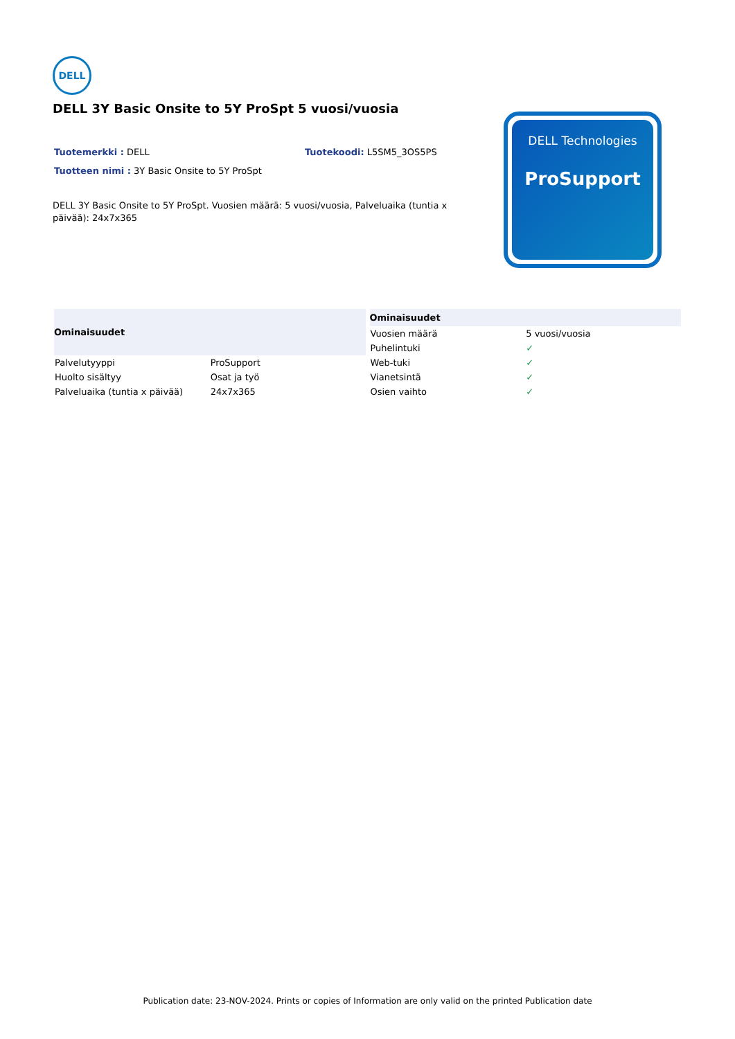DELL
DELL 3Y Basic Onsite to 5Y ProSpt 5 vuosi/vuosia
Tuotemerkki : DELL Tuotekoodi: L5SM5_3OS5PS
Tuotteen nimi : 3Y Basic Onsite to 5Y ProSpt
DELL 3Y Basic Onsite to 5Y ProSpt. Vuosien määrä: 5 vuosi/vuosia, Palveluaika (tuntia x päivää): 24x7x365
DELL Technologies
ProSupport
| Ominaisuudet | |
| --- | --- |
| Palvelutyyppi | ProSupport |
| Huolto sisältyy | Osat ja työ |
| Palveluaika (tuntia x päivää) | 24x7x365 |
| Ominaisuudet | |
| --- | --- |
| Vuosien määrä | 5 vuosi/vuosia |
| Puhelintuki | ✓ |
| Web-tuki | ✓ |
| Vianetsintä | ✓ |
| Osien vaihto | ✓ |
Publication date: 23-NOV-2024. Prints or copies of Information are only valid on the printed Publication date